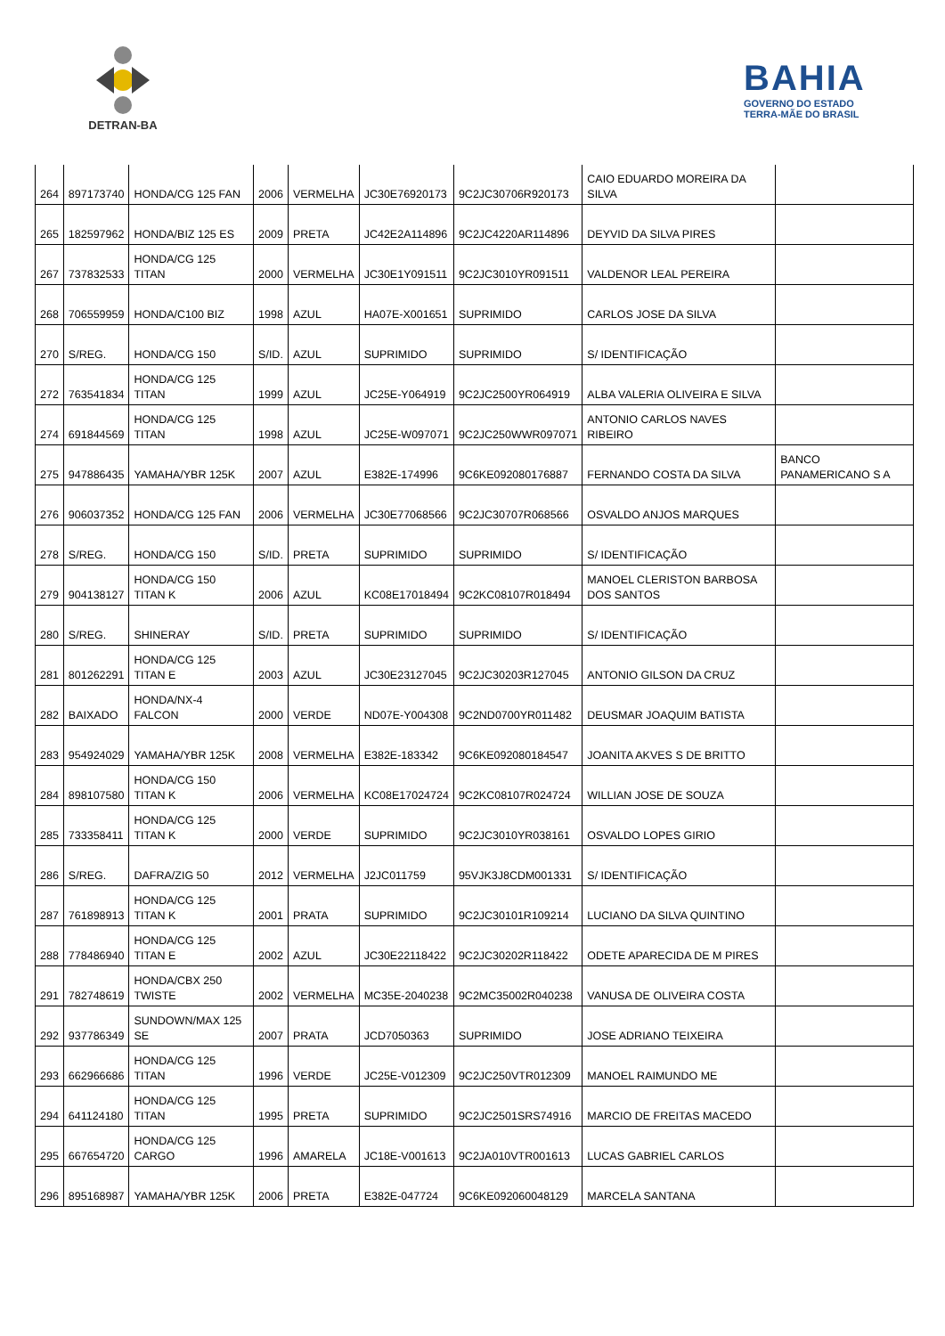DETRAN-BA
BAHIA
GOVERNO DO ESTADO
TERRA-MÃE DO BRASIL
| 264 | 897173740 | HONDA/CG 125 FAN | 2006 | VERMELHA | JC30E76920173 | 9C2JC30706R920173 | CAIO EDUARDO MOREIRA DA SILVA | |
| 265 | 182597962 | HONDA/BIZ 125 ES | 2009 | PRETA | JC42E2A114896 | 9C2JC4220AR114896 | DEYVID DA SILVA PIRES | |
| 267 | 737832533 | HONDA/CG 125 TITAN | 2000 | VERMELHA | JC30E1Y091511 | 9C2JC3010YR091511 | VALDENOR LEAL PEREIRA | |
| 268 | 706559959 | HONDA/C100 BIZ | 1998 | AZUL | HA07E-X001651 | SUPRIMIDO | CARLOS JOSE DA SILVA | |
| 270 | S/REG. | HONDA/CG 150 | S/ID. | AZUL | SUPRIMIDO | SUPRIMIDO | S/ IDENTIFICAÇÃO | |
| 272 | 763541834 | HONDA/CG 125 TITAN | 1999 | AZUL | JC25E-Y064919 | 9C2JC2500YR064919 | ALBA VALERIA OLIVEIRA E SILVA | |
| 274 | 691844569 | HONDA/CG 125 TITAN | 1998 | AZUL | JC25E-W097071 | 9C2JC250WWR097071 | ANTONIO CARLOS NAVES RIBEIRO | |
| 275 | 947886435 | YAMAHA/YBR 125K | 2007 | AZUL | E382E-174996 | 9C6KE092080176887 | FERNANDO COSTA DA SILVA | BANCO PANAMERICANO S A |
| 276 | 906037352 | HONDA/CG 125 FAN | 2006 | VERMELHA | JC30E77068566 | 9C2JC30707R068566 | OSVALDO ANJOS MARQUES | |
| 278 | S/REG. | HONDA/CG 150 | S/ID. | PRETA | SUPRIMIDO | SUPRIMIDO | S/ IDENTIFICAÇÃO | |
| 279 | 904138127 | HONDA/CG 150 TITAN K | 2006 | AZUL | KC08E17018494 | 9C2KC08107R018494 | MANOEL CLERISTON BARBOSA DOS SANTOS | |
| 280 | S/REG. | SHINERAY | S/ID. | PRETA | SUPRIMIDO | SUPRIMIDO | S/ IDENTIFICAÇÃO | |
| 281 | 801262291 | HONDA/CG 125 TITAN E | 2003 | AZUL | JC30E23127045 | 9C2JC30203R127045 | ANTONIO GILSON DA CRUZ | |
| 282 | BAIXADO | HONDA/NX-4 FALCON | 2000 | VERDE | ND07E-Y004308 | 9C2ND0700YR011482 | DEUSMAR JOAQUIM BATISTA | |
| 283 | 954924029 | YAMAHA/YBR 125K | 2008 | VERMELHA | E382E-183342 | 9C6KE092080184547 | JOANITA AKVES S DE BRITTO | |
| 284 | 898107580 | HONDA/CG 150 TITAN K | 2006 | VERMELHA | KC08E17024724 | 9C2KC08107R024724 | WILLIAN JOSE DE SOUZA | |
| 285 | 733358411 | HONDA/CG 125 TITAN K | 2000 | VERDE | SUPRIMIDO | 9C2JC3010YR038161 | OSVALDO LOPES GIRIO | |
| 286 | S/REG. | DAFRA/ZIG 50 | 2012 | VERMELHA | J2JC011759 | 95VJK3J8CDM001331 | S/ IDENTIFICAÇÃO | |
| 287 | 761898913 | HONDA/CG 125 TITAN K | 2001 | PRATA | SUPRIMIDO | 9C2JC30101R109214 | LUCIANO DA SILVA QUINTINO | |
| 288 | 778486940 | HONDA/CG 125 TITAN E | 2002 | AZUL | JC30E22118422 | 9C2JC30202R118422 | ODETE APARECIDA DE M PIRES | |
| 291 | 782748619 | HONDA/CBX 250 TWISTE | 2002 | VERMELHA | MC35E-2040238 | 9C2MC35002R040238 | VANUSA DE OLIVEIRA COSTA | |
| 292 | 937786349 | SUNDOWN/MAX 125 SE | 2007 | PRATA | JCD7050363 | SUPRIMIDO | JOSE ADRIANO TEIXEIRA | |
| 293 | 662966686 | HONDA/CG 125 TITAN | 1996 | VERDE | JC25E-V012309 | 9C2JC250VTR012309 | MANOEL RAIMUNDO ME | |
| 294 | 641124180 | HONDA/CG 125 TITAN | 1995 | PRETA | SUPRIMIDO | 9C2JC2501SRS74916 | MARCIO DE FREITAS MACEDO | |
| 295 | 667654720 | HONDA/CG 125 CARGO | 1996 | AMARELA | JC18E-V001613 | 9C2JA010VTR001613 | LUCAS GABRIEL CARLOS | |
| 296 | 895168987 | YAMAHA/YBR 125K | 2006 | PRETA | E382E-047724 | 9C6KE092060048129 | MARCELA SANTANA | |